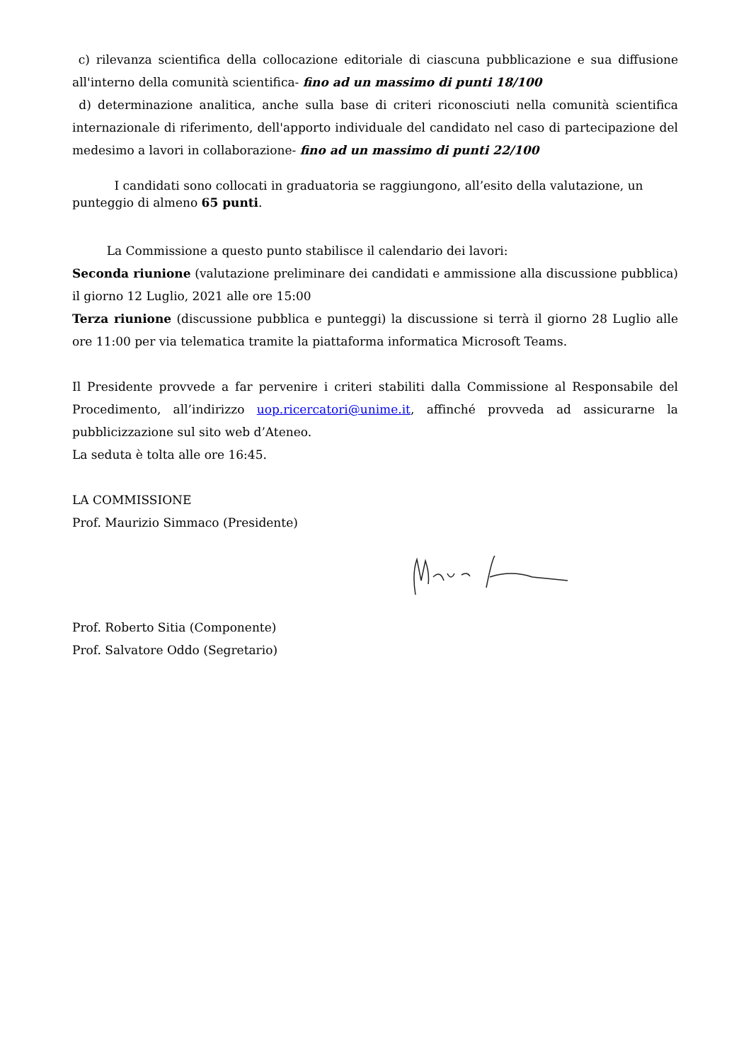c) rilevanza scientifica della collocazione editoriale di ciascuna pubblicazione e sua diffusione all'interno della comunità scientifica- fino ad un massimo di punti 18/100
d) determinazione analitica, anche sulla base di criteri riconosciuti nella comunità scientifica internazionale di riferimento, dell'apporto individuale del candidato nel caso di partecipazione del medesimo a lavori in collaborazione- fino ad un massimo di punti 22/100
I candidati sono collocati in graduatoria se raggiungono, all’esito della valutazione, un punteggio di almeno 65 punti.
La Commissione a questo punto stabilisce il calendario dei lavori:
Seconda riunione (valutazione preliminare dei candidati e ammissione alla discussione pubblica) il giorno 12 Luglio, 2021 alle ore 15:00
Terza riunione (discussione pubblica e punteggi) la discussione si terrà il giorno 28 Luglio alle ore 11:00 per via telematica tramite la piattaforma informatica Microsoft Teams.
Il Presidente provvede a far pervenire i criteri stabiliti dalla Commissione al Responsabile del Procedimento, all’indirizzo uop.ricercatori@unime.it, affinché provveda ad assicurarne la pubblicizzazione sul sito web d’Ateneo.
La seduta è tolta alle ore 16:45.
LA COMMISSIONE
Prof. Maurizio Simmaco (Presidente)
Prof. Roberto Sitia (Componente)
Prof. Salvatore Oddo (Segretario)